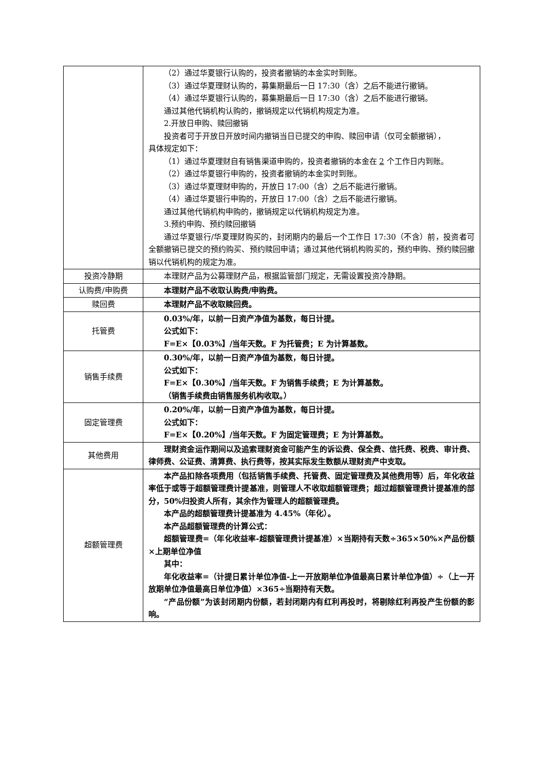| | （2）通过华夏银行认购的，投资者撤销的本金实时到账。 （3）通过华夏理财认购的，募集期最后一日 17:30（含）之后不能进行撤销。 （4）通过华夏银行认购的，募集期最后一日 17:30（含）之后不能进行撤销。 通过其他代销机构认购的，撤销规定以代销机构规定为准。 2.开放日申购、赎回撤销 投资者可于开放日开放时间内撤销当日已提交的申购、赎回申请（仅可全额撤销）， 具体规定如下： （1）通过华夏理财自有销售渠道申购的，投资者撤销的本金在 2 个工作日内到账。 （2）通过华夏银行申购的，投资者撤销的本金实时到账。 （3）通过华夏理财申购的，开放日 17:00（含）之后不能进行撤销。 （4）通过华夏银行申购的，开放日 17:00（含）之后不能进行撤销。 通过其他代销机构申购的，撤销规定以代销机构规定为准。 3.预约申购、预约赎回撤销 通过华夏银行/华夏理财购买的，封闭期内的最后一个工作日 17:30（不含）前，投资者可全额撤销已提交的预约购买、预约赎回申请；通过其他代销机构购买的，预约申购、预约赎回撤销以代销机构的规定为准。 |
| 投资冷静期 | 本理财产品为公募理财产品，根据监管部门规定，无需设置投资冷静期。 |
| 认购费/申购费 | 本理财产品不收取认购费/申购费。 |
| 赎回费 | 本理财产品不收取赎回费。 |
| 托管费 | 0.03%/年，以前一日资产净值为基数，每日计提。 公式如下： F=E×【0.03%】/当年天数。F 为托管费；E 为计算基数。 |
| 销售手续费 | 0.30%/年，以前一日资产净值为基数，每日计提。 公式如下： F=E×【0.30%】/当年天数。F 为销售手续费；E 为计算基数。 （销售手续费由销售服务机构收取。） |
| 固定管理费 | 0.20%/年，以前一日资产净值为基数，每日计提。 公式如下： F=E×【0.20%】/当年天数。F 为固定管理费；E 为计算基数。 |
| 其他费用 | 理财资金运作期间以及追索理财资金可能产生的诉讼费、保全费、信托费、税费、审计费、律师费、公证费、清算费、执行费等，按其实际发生数额从理财资产中支取。 |
| 超额管理费 | 本产品扣除各项费用（包括销售手续费、托管费、固定管理费及其他费用等）后，年化收益率低于或等于超额管理费计提基准，则管理人不收取超额管理费；超过超额管理费计提基准的部分，50%归投资人所有，其余作为管理人的超额管理费。 本产品的超额管理费计提基准为 4.45%（年化）。 本产品超额管理费的计算公式： 超额管理费=（年化收益率-超额管理费计提基准）×当期持有天数÷365×50%×产品份额×上期单位净值 其中： 年化收益率=（计提日累计单位净值-上一开放期单位净值最高日累计单位净值）÷（上一开放期单位净值最高日单位净值）×365÷当期持有天数。 “产品份额”为该封闭期内份额，若封闭期内有红利再投时，将剔除红利再投产生份额的影响。 |